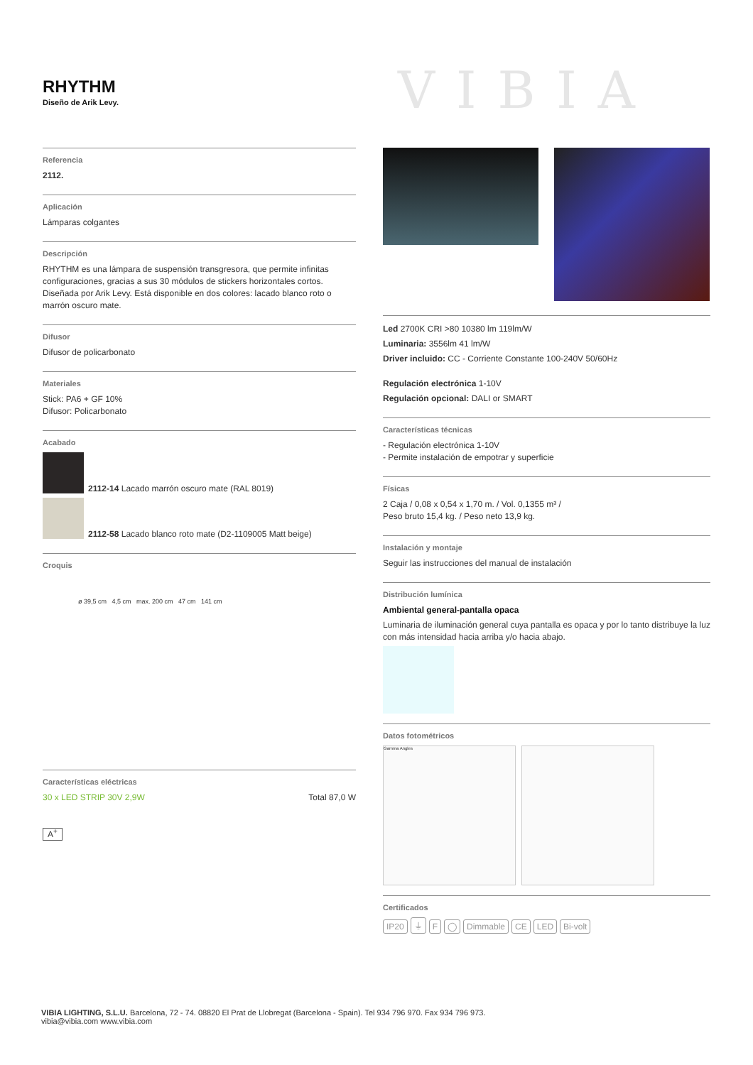RHYTHM
Diseño de Arik Levy.
VIBIA
Referencia
2112.
Aplicación
Lámparas colgantes
Descripción
RHYTHM es una lámpara de suspensión transgresora, que permite infinitas configuraciones, gracias a sus 30 módulos de stickers horizontales cortos. Diseñada por Arik Levy. Está disponible en dos colores: lacado blanco roto o marrón oscuro mate.
Difusor
Difusor de policarbonato
Materiales
Stick: PA6 + GF 10%
Difusor: Policarbonato
Acabado
2112-14 Lacado marrón oscuro mate (RAL 8019)
2112-58 Lacado blanco roto mate (D2-1109005 Matt beige)
Croquis
ø 39,5 cm 4,5 cm max. 200 cm 47 cm 141 cm
Características eléctricas
30 x LED STRIP 30V 2,9W Total 87,0 W
A<sup>+</sup>
Led 2700K CRI >80 10380 lm 119lm/W
Luminaria: 3556lm 41 lm/W
Driver incluido: CC - Corriente Constante 100-240V 50/60Hz
Regulación electrónica 1-10V
Regulación opcional: DALI or SMART
Características técnicas
- Regulación electrónica 1-10V
- Permite instalación de empotrar y superficie
Físicas
2 Caja / 0,08 x 0,54 x 1,70 m. / Vol. 0,1355 m³ /
Peso bruto 15,4 kg. / Peso neto 13,9 kg.
Instalación y montaje
Seguir las instrucciones del manual de instalación
Distribución lumínica
Ambiental general-pantalla opaca
Luminaria de iluminación general cuya pantalla es opaca y por lo tanto distribuye la luz con más intensidad hacia arriba y/o hacia abajo.
Datos fotométricos
Gamma Angles
Certificados
IP20 ⏚ F ◯ Dimmable CE LED Bi-volt
VIBIA LIGHTING, S.L.U. Barcelona, 72 - 74. 08820 El Prat de Llobregat (Barcelona - Spain). Tel 934 796 970. Fax 934 796 973.
vibia@vibia.com www.vibia.com